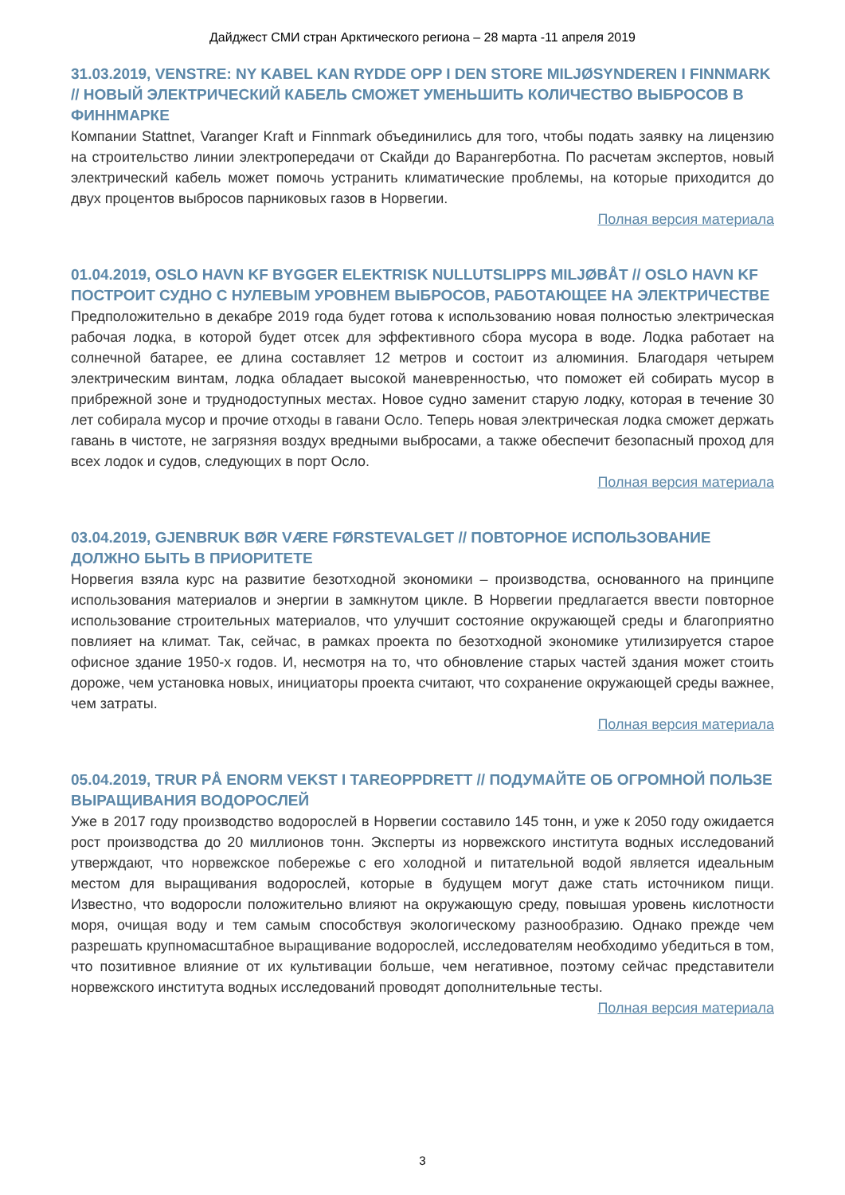Дайджест СМИ стран Арктического региона – 28 марта -11 апреля 2019
31.03.2019, VENSTRE: NY KABEL KAN RYDDE OPP I DEN STORE MILJØSYNDEREN I FINNMARK // НОВЫЙ ЭЛЕКТРИЧЕСКИЙ КАБЕЛЬ СМОЖЕТ УМЕНЬШИТЬ КОЛИЧЕСТВО ВЫБРОСОВ В ФИННМАРКЕ
Компании Stattnet, Varanger Kraft и Finnmark объединились для того, чтобы подать заявку на лицензию на строительство линии электропередачи от Скайди до Варангерботна. По расчетам экспертов, новый электрический кабель может помочь устранить климатические проблемы, на которые приходится до двух процентов выбросов парниковых газов в Норвегии.
Полная версия материала
01.04.2019, OSLO HAVN KF BYGGER ELEKTRISK NULLUTSLIPPS MILJØBÅT // OSLO HAVN KF ПОСТРОИТ СУДНО С НУЛЕВЫМ УРОВНЕМ ВЫБРОСОВ, РАБОТАЮЩЕЕ НА ЭЛЕКТРИЧЕСТВЕ
Предположительно в декабре 2019 года будет готова к использованию новая полностью электрическая рабочая лодка, в которой будет отсек для эффективного сбора мусора в воде. Лодка работает на солнечной батарее, ее длина составляет 12 метров и состоит из алюминия. Благодаря четырем электрическим винтам, лодка обладает высокой маневренностью, что поможет ей собирать мусор в прибрежной зоне и труднодоступных местах. Новое судно заменит старую лодку, которая в течение 30 лет собирала мусор и прочие отходы в гавани Осло. Теперь новая электрическая лодка сможет держать гавань в чистоте, не загрязняя воздух вредными выбросами, а также обеспечит безопасный проход для всех лодок и судов, следующих в порт Осло.
Полная версия материала
03.04.2019, GJENBRUK BØR VÆRE FØRSTEVALGET // ПОВТОРНОЕ ИСПОЛЬЗОВАНИЕ ДОЛЖНО БЫТЬ В ПРИОРИТЕТЕ
Норвегия взяла курс на развитие безотходной экономики – производства, основанного на принципе использования материалов и энергии в замкнутом цикле. В Норвегии предлагается ввести повторное использование строительных материалов, что улучшит состояние окружающей среды и благоприятно повлияет на климат. Так, сейчас, в рамках проекта по безотходной экономике утилизируется старое офисное здание 1950-х годов. И, несмотря на то, что обновление старых частей здания может стоить дороже, чем установка новых, инициаторы проекта считают, что сохранение окружающей среды важнее, чем затраты.
Полная версия материала
05.04.2019, TRUR PÅ ENORM VEKST I TAREOPPDRETT // ПОДУМАЙТЕ ОБ ОГРОМНОЙ ПОЛЬЗЕ ВЫРАЩИВАНИЯ ВОДОРОСЛЕЙ
Уже в 2017 году производство водорослей в Норвегии составило 145 тонн, и уже к 2050 году ожидается рост производства до 20 миллионов тонн. Эксперты из норвежского института водных исследований утверждают, что норвежское побережье с его холодной и питательной водой является идеальным местом для выращивания водорослей, которые в будущем могут даже стать источником пищи. Известно, что водоросли положительно влияют на окружающую среду, повышая уровень кислотности моря, очищая воду и тем самым способствуя экологическому разнообразию. Однако прежде чем разрешать крупномасштабное выращивание водорослей, исследователям необходимо убедиться в том, что позитивное влияние от их культивации больше, чем негативное, поэтому сейчас представители норвежского института водных исследований проводят дополнительные тесты.
Полная версия материала
3